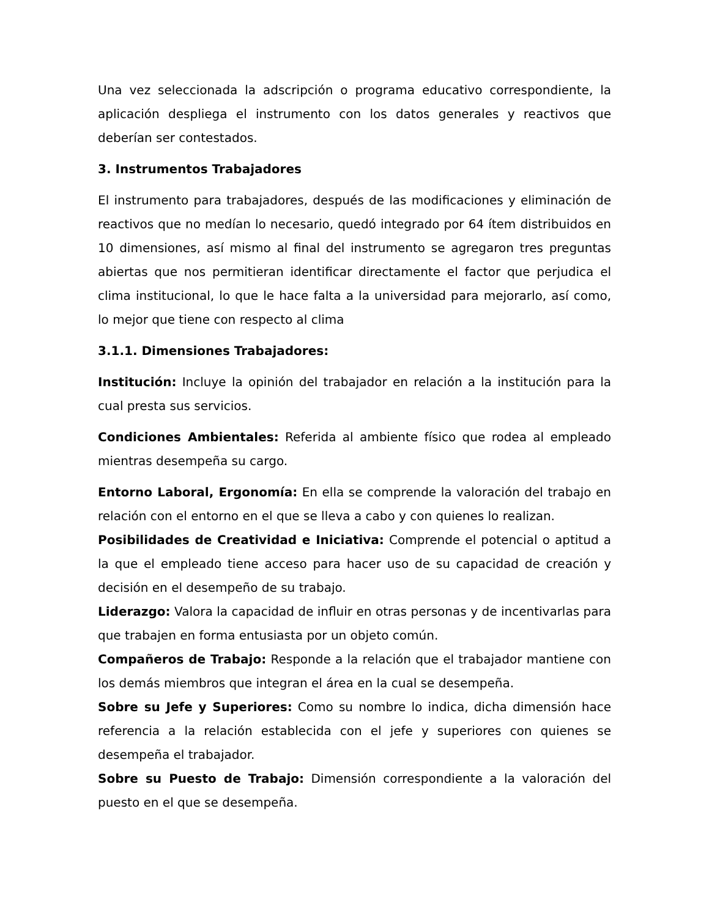Una vez seleccionada la adscripción o programa educativo correspondiente, la aplicación despliega el instrumento con los datos generales y reactivos que deberían ser contestados.
3. Instrumentos Trabajadores
El instrumento para trabajadores, después de las modificaciones y eliminación de reactivos que no medían lo necesario, quedó integrado por 64 ítem distribuidos en 10 dimensiones, así mismo al final del instrumento se agregaron tres preguntas abiertas que nos permitieran identificar directamente el factor que perjudica el clima institucional, lo que le hace falta a la universidad para mejorarlo, así como, lo mejor que tiene con respecto al clima
3.1.1. Dimensiones Trabajadores:
Institución: Incluye la opinión del trabajador en relación a la institución para la cual presta sus servicios.
Condiciones Ambientales: Referida al ambiente físico que rodea al empleado mientras desempeña su cargo.
Entorno Laboral, Ergonomía: En ella se comprende la valoración del trabajo en relación con el entorno en el que se lleva a cabo y con quienes lo realizan.
Posibilidades de Creatividad e Iniciativa: Comprende el potencial o aptitud a la que el empleado tiene acceso para hacer uso de su capacidad de creación y decisión en el desempeño de su trabajo.
Liderazgo: Valora la capacidad de influir en otras personas y de incentivarlas para que trabajen en forma entusiasta por un objeto común.
Compañeros de Trabajo: Responde a la relación que el trabajador mantiene con los demás miembros que integran el área en la cual se desempeña.
Sobre su Jefe y Superiores: Como su nombre lo indica, dicha dimensión hace referencia a la relación establecida con el jefe y superiores con quienes se desempeña el trabajador.
Sobre su Puesto de Trabajo: Dimensión correspondiente a la valoración del puesto en el que se desempeña.